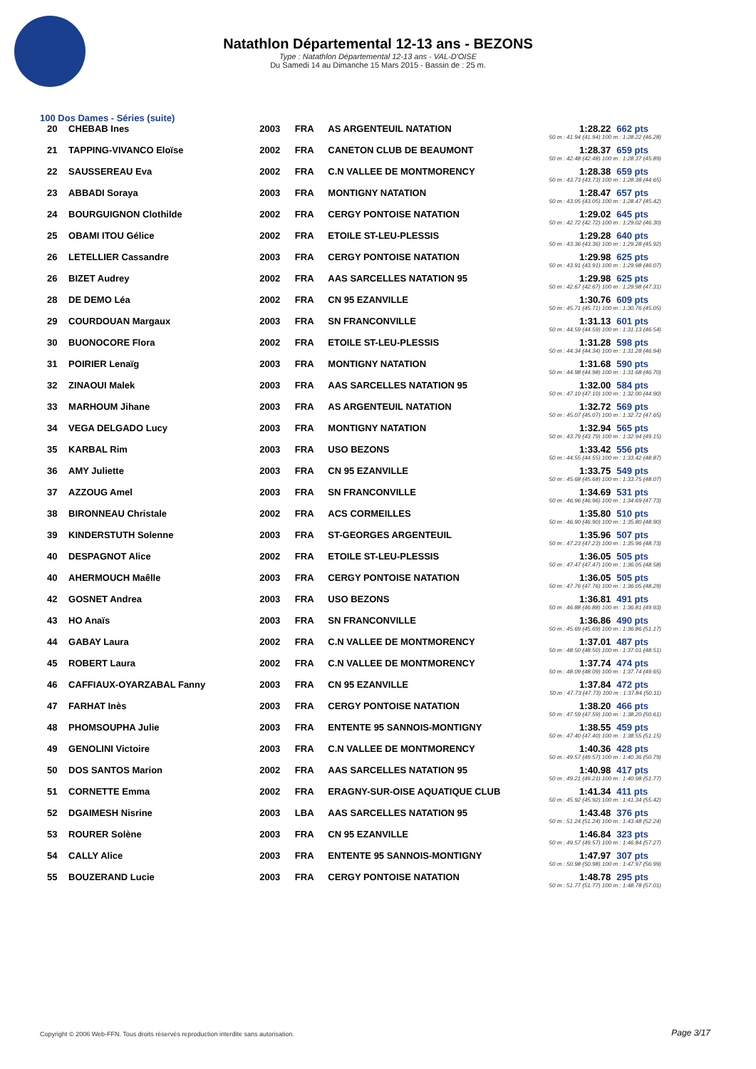Natathlon Départemental 12-13 ans - BEZONS
Type : Natathlon Départemental 12-13 ans - VAL-D'OISE
Du Samedi 14 au Dimanche 15 Mars 2015 - Bassin de : 25 m.
100 Dos Dames - Séries (suite)
| 20 | CHEBAB Ines | 2003 | FRA | AS ARGENTEUIL NATATION | 1:28.22 | 662 pts |
| 50 m : 41.94 (41.94) 100 m : 1:28.22 (46.28) | | | | | | |
| 21 | TAPPING-VIVANCO Eloïse | 2002 | FRA | CANETON CLUB DE BEAUMONT | 1:28.37 | 659 pts |
| 50 m : 42.48 (42.48) 100 m : 1:28.37 (45.89) | | | | | | |
| 22 | SAUSSEREAU Eva | 2002 | FRA | C.N VALLEE DE MONTMORENCY | 1:28.38 | 659 pts |
| 50 m : 43.73 (43.73) 100 m : 1:28.38 (44.65) | | | | | | |
| 23 | ABBADI Soraya | 2003 | FRA | MONTIGNY NATATION | 1:28.47 | 657 pts |
| 50 m : 43.05 (43.05) 100 m : 1:28.47 (45.42) | | | | | | |
| 24 | BOURGUIGNON Clothilde | 2002 | FRA | CERGY PONTOISE NATATION | 1:29.02 | 645 pts |
| 50 m : 42.72 (42.72) 100 m : 1:29.02 (46.30) | | | | | | |
| 25 | OBAMI ITOU Gélice | 2002 | FRA | ETOILE ST-LEU-PLESSIS | 1:29.28 | 640 pts |
| 50 m : 43.36 (43.36) 100 m : 1:29.28 (45.92) | | | | | | |
| 26 | LETELLIER Cassandre | 2003 | FRA | CERGY PONTOISE NATATION | 1:29.98 | 625 pts |
| 50 m : 43.91 (43.91) 100 m : 1:29.98 (46.07) | | | | | | |
| 26 | BIZET Audrey | 2002 | FRA | AAS SARCELLES NATATION 95 | 1:29.98 | 625 pts |
| 50 m : 42.67 (42.67) 100 m : 1:29.98 (47.31) | | | | | | |
| 28 | DE DEMO Léa | 2002 | FRA | CN 95 EZANVILLE | 1:30.76 | 609 pts |
| 50 m : 45.71 (45.71) 100 m : 1:30.76 (45.05) | | | | | | |
| 29 | COURDOUAN Margaux | 2003 | FRA | SN FRANCONVILLE | 1:31.13 | 601 pts |
| 50 m : 44.59 (44.59) 100 m : 1:31.13 (46.54) | | | | | | |
| 30 | BUONOCORE Flora | 2002 | FRA | ETOILE ST-LEU-PLESSIS | 1:31.28 | 598 pts |
| 50 m : 44.34 (44.34) 100 m : 1:31.28 (46.94) | | | | | | |
| 31 | POIRIER Lenaïg | 2003 | FRA | MONTIGNY NATATION | 1:31.68 | 590 pts |
| 50 m : 44.98 (44.98) 100 m : 1:31.68 (46.70) | | | | | | |
| 32 | ZINAOUI Malek | 2003 | FRA | AAS SARCELLES NATATION 95 | 1:32.00 | 584 pts |
| 50 m : 47.10 (47.10) 100 m : 1:32.00 (44.90) | | | | | | |
| 33 | MARHOUM Jihane | 2003 | FRA | AS ARGENTEUIL NATATION | 1:32.72 | 569 pts |
| 50 m : 45.07 (45.07) 100 m : 1:32.72 (47.65) | | | | | | |
| 34 | VEGA DELGADO Lucy | 2003 | FRA | MONTIGNY NATATION | 1:32.94 | 565 pts |
| 50 m : 43.79 (43.79) 100 m : 1:32.94 (49.15) | | | | | | |
| 35 | KARBAL Rim | 2003 | FRA | USO BEZONS | 1:33.42 | 556 pts |
| 50 m : 44.55 (44.55) 100 m : 1:33.42 (48.87) | | | | | | |
| 36 | AMY Juliette | 2003 | FRA | CN 95 EZANVILLE | 1:33.75 | 549 pts |
| 50 m : 45.68 (45.68) 100 m : 1:33.75 (48.07) | | | | | | |
| 37 | AZZOUG Amel | 2003 | FRA | SN FRANCONVILLE | 1:34.69 | 531 pts |
| 50 m : 46.96 (46.96) 100 m : 1:34.69 (47.73) | | | | | | |
| 38 | BIRONNEAU Christale | 2002 | FRA | ACS CORMEILLES | 1:35.80 | 510 pts |
| 50 m : 46.90 (46.90) 100 m : 1:35.80 (48.90) | | | | | | |
| 39 | KINDERSTUTH Solenne | 2003 | FRA | ST-GEORGES ARGENTEUIL | 1:35.96 | 507 pts |
| 50 m : 47.23 (47.23) 100 m : 1:35.96 (48.73) | | | | | | |
| 40 | DESPAGNOT Alice | 2002 | FRA | ETOILE ST-LEU-PLESSIS | 1:36.05 | 505 pts |
| 50 m : 47.47 (47.47) 100 m : 1:36.05 (48.58) | | | | | | |
| 40 | AHERMOUCH Maêlle | 2003 | FRA | CERGY PONTOISE NATATION | 1:36.05 | 505 pts |
| 50 m : 47.76 (47.76) 100 m : 1:36.05 (48.29) | | | | | | |
| 42 | GOSNET Andrea | 2003 | FRA | USO BEZONS | 1:36.81 | 491 pts |
| 50 m : 46.88 (46.88) 100 m : 1:36.81 (49.93) | | | | | | |
| 43 | HO Anaïs | 2003 | FRA | SN FRANCONVILLE | 1:36.86 | 490 pts |
| 50 m : 45.69 (45.69) 100 m : 1:36.86 (51.17) | | | | | | |
| 44 | GABAY Laura | 2002 | FRA | C.N VALLEE DE MONTMORENCY | 1:37.01 | 487 pts |
| 50 m : 48.50 (48.50) 100 m : 1:37.01 (48.51) | | | | | | |
| 45 | ROBERT Laura | 2002 | FRA | C.N VALLEE DE MONTMORENCY | 1:37.74 | 474 pts |
| 50 m : 48.09 (48.09) 100 m : 1:37.74 (49.65) | | | | | | |
| 46 | CAFFIAUX-OYARZABAL Fanny | 2003 | FRA | CN 95 EZANVILLE | 1:37.84 | 472 pts |
| 50 m : 47.73 (47.73) 100 m : 1:37.84 (50.11) | | | | | | |
| 47 | FARHAT Inès | 2003 | FRA | CERGY PONTOISE NATATION | 1:38.20 | 466 pts |
| 50 m : 47.59 (47.59) 100 m : 1:38.20 (50.61) | | | | | | |
| 48 | PHOMSOUPHA Julie | 2003 | FRA | ENTENTE 95 SANNOIS-MONTIGNY | 1:38.55 | 459 pts |
| 50 m : 47.40 (47.40) 100 m : 1:38.55 (51.15) | | | | | | |
| 49 | GENOLINI Victoire | 2003 | FRA | C.N VALLEE DE MONTMORENCY | 1:40.36 | 428 pts |
| 50 m : 49.57 (49.57) 100 m : 1:40.36 (50.79) | | | | | | |
| 50 | DOS SANTOS Marion | 2002 | FRA | AAS SARCELLES NATATION 95 | 1:40.98 | 417 pts |
| 50 m : 49.21 (49.21) 100 m : 1:40.98 (51.77) | | | | | | |
| 51 | CORNETTE Emma | 2002 | FRA | ERAGNY-SUR-OISE AQUATIQUE CLUB | 1:41.34 | 411 pts |
| 50 m : 45.92 (45.92) 100 m : 1:41.34 (55.42) | | | | | | |
| 52 | DGAIMESH Nisrine | 2003 | LBA | AAS SARCELLES NATATION 95 | 1:43.48 | 376 pts |
| 50 m : 51.24 (51.24) 100 m : 1:43.48 (52.24) | | | | | | |
| 53 | ROURER Solène | 2003 | FRA | CN 95 EZANVILLE | 1:46.84 | 323 pts |
| 50 m : 49.57 (49.57) 100 m : 1:46.84 (57.27) | | | | | | |
| 54 | CALLY Alice | 2003 | FRA | ENTENTE 95 SANNOIS-MONTIGNY | 1:47.97 | 307 pts |
| 50 m : 50.98 (50.98) 100 m : 1:47.97 (56.99) | | | | | | |
| 55 | BOUZERAND Lucie | 2003 | FRA | CERGY PONTOISE NATATION | 1:48.78 | 295 pts |
| 50 m : 51.77 (51.77) 100 m : 1:48.78 (57.01) | | | | | | |
Copyright © 2006 Web-FFN. Tous droits réservés reproduction interdite sans autorisation.
Page 3/17